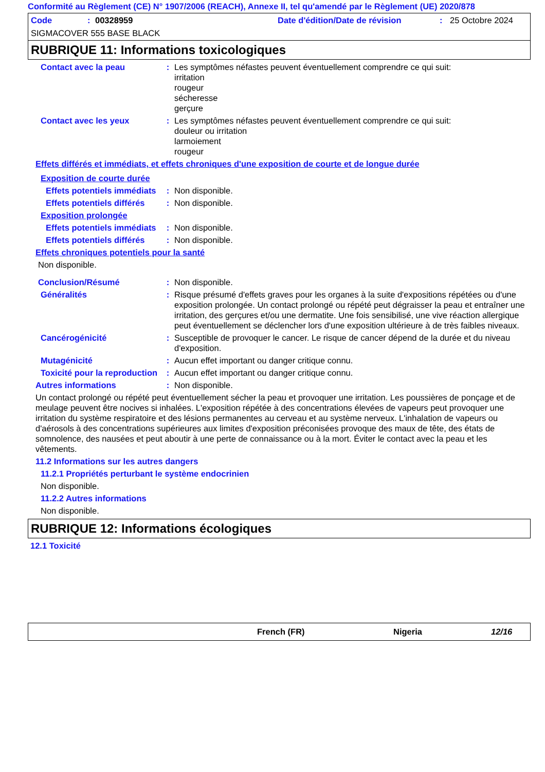Conformité au Règlement (CE) N° 1907/2006 (REACH), Annexe II, tel qu'amendé par le Règlement (UE) 2020/878
Code: 00328959 Date d'édition/Date de révision: 25 Octobre 2024
SIGMACOVER 555 BASE BLACK
RUBRIQUE 11: Informations toxicologiques
Contact avec la peau: Les symptômes néfastes peuvent éventuellement comprendre ce qui suit:
irritation
rougeur
sécheresse
gerçure
Contact avec les yeux: Les symptômes néfastes peuvent éventuellement comprendre ce qui suit:
douleur ou irritation
larmoiement
rougeur
Effets différés et immédiats, et effets chroniques d'une exposition de courte et de longue durée
Exposition de courte durée
Effets potentiels immédiats: Non disponible.
Effets potentiels différés: Non disponible.
Exposition prolongée
Effets potentiels immédiats: Non disponible.
Effets potentiels différés: Non disponible.
Effets chroniques potentiels pour la santé
Non disponible.
Conclusion/Résumé: Non disponible.
Généralités: Risque présumé d'effets graves pour les organes à la suite d'expositions répétées ou d'une exposition prolongée. Un contact prolongé ou répété peut dégraisser la peau et entraîner une irritation, des gerçures et/ou une dermatite. Une fois sensibilisé, une vive réaction allergique peut éventuellement se déclencher lors d'une exposition ultérieure à de très faibles niveaux.
Cancérogénicité: Susceptible de provoquer le cancer. Le risque de cancer dépend de la durée et du niveau d'exposition.
Mutagénicité: Aucun effet important ou danger critique connu.
Toxicité pour la reproduction: Aucun effet important ou danger critique connu.
Autres informations: Non disponible.
Un contact prolongé ou répété peut éventuellement sécher la peau et provoquer une irritation. Les poussières de ponçage et de meulage peuvent être nocives si inhalées. L'exposition répétée à des concentrations élevées de vapeurs peut provoquer une irritation du système respiratoire et des lésions permanentes au cerveau et au système nerveux. L'inhalation de vapeurs ou d'aérosols à des concentrations supérieures aux limites d'exposition préconisées provoque des maux de tête, des états de somnolence, des nausées et peut aboutir à une perte de connaissance ou à la mort. Éviter le contact avec la peau et les vêtements.
11.2 Informations sur les autres dangers
11.2.1 Propriétés perturbant le système endocrinien
Non disponible.
11.2.2 Autres informations
Non disponible.
RUBRIQUE 12: Informations écologiques
12.1 Toxicité
French (FR) Nigeria 12/16